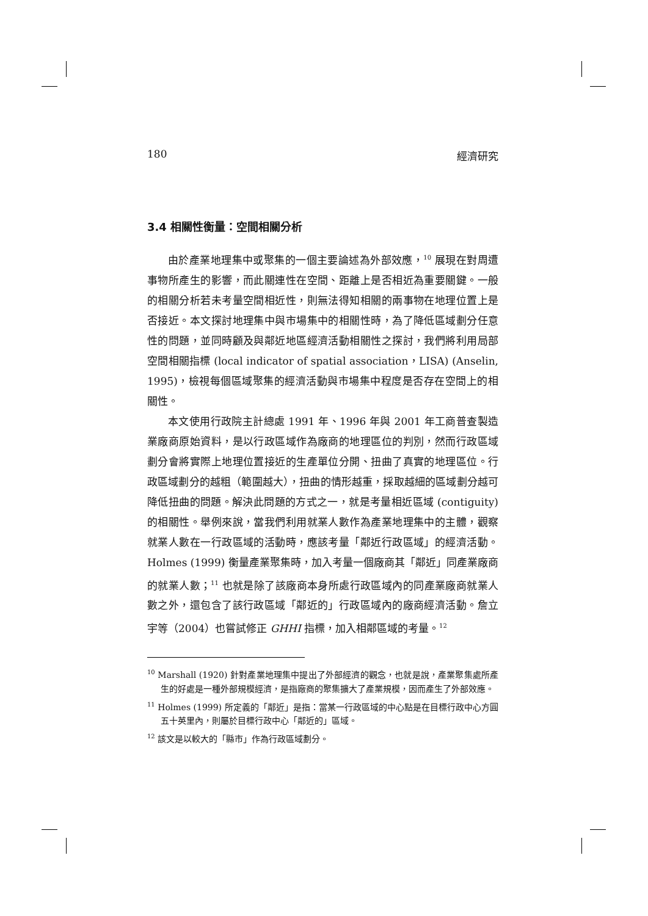180 經濟研究
3.4 相關性衡量：空間相關分析
由於產業地理集中或聚集的一個主要論述為外部效應，<sup>10</sup> 展現在對周遭事物所產生的影響，而此關連性在空間、距離上是否相近為重要關鍵。一般的相關分析若未考量空間相近性，則無法得知相關的兩事物在地理位置上是否接近。本文探討地理集中與市場集中的相關性時，為了降低區域劃分任意性的問題，並同時顧及與鄰近地區經濟活動相關性之探討，我們將利用局部空間相關指標 (local indicator of spatial association，LISA) (Anselin, 1995)，檢視每個區域聚集的經濟活動與市場集中程度是否存在空間上的相關性。
本文使用行政院主計總處 1991 年、1996 年與 2001 年工商普查製造業廠商原始資料，是以行政區域作為廠商的地理區位的判別，然而行政區域劃分會將實際上地理位置接近的生產單位分開、扭曲了真實的地理區位。行政區域劃分的越粗（範圍越大），扭曲的情形越重，採取越細的區域劃分越可降低扭曲的問題。解決此問題的方式之一，就是考量相近區域 (contiguity) 的相關性。舉例來說，當我們利用就業人數作為產業地理集中的主體，觀察就業人數在一行政區域的活動時，應該考量「鄰近行政區域」的經濟活動。Holmes (1999) 衡量產業聚集時，加入考量一個廠商其「鄰近」同產業廠商的就業人數；<sup>11</sup> 也就是除了該廠商本身所處行政區域內的同產業廠商就業人數之外，還包含了該行政區域「鄰近的」行政區域內的廠商經濟活動。詹立宇等（2004）也嘗試修正 GHHI 指標，加入相鄰區域的考量。<sup>12</sup>
<sup>10</sup> Marshall (1920) 針對產業地理集中提出了外部經濟的觀念，也就是說，產業聚集處所產生的好處是一種外部規模經濟，是指廠商的聚集擴大了產業規模，因而產生了外部效應。
<sup>11</sup> Holmes (1999) 所定義的「鄰近」是指：當某一行政區域的中心點是在目標行政中心方圓五十英里內，則屬於目標行政中心「鄰近的」區域。
<sup>12</sup> 該文是以較大的「縣市」作為行政區域劃分。